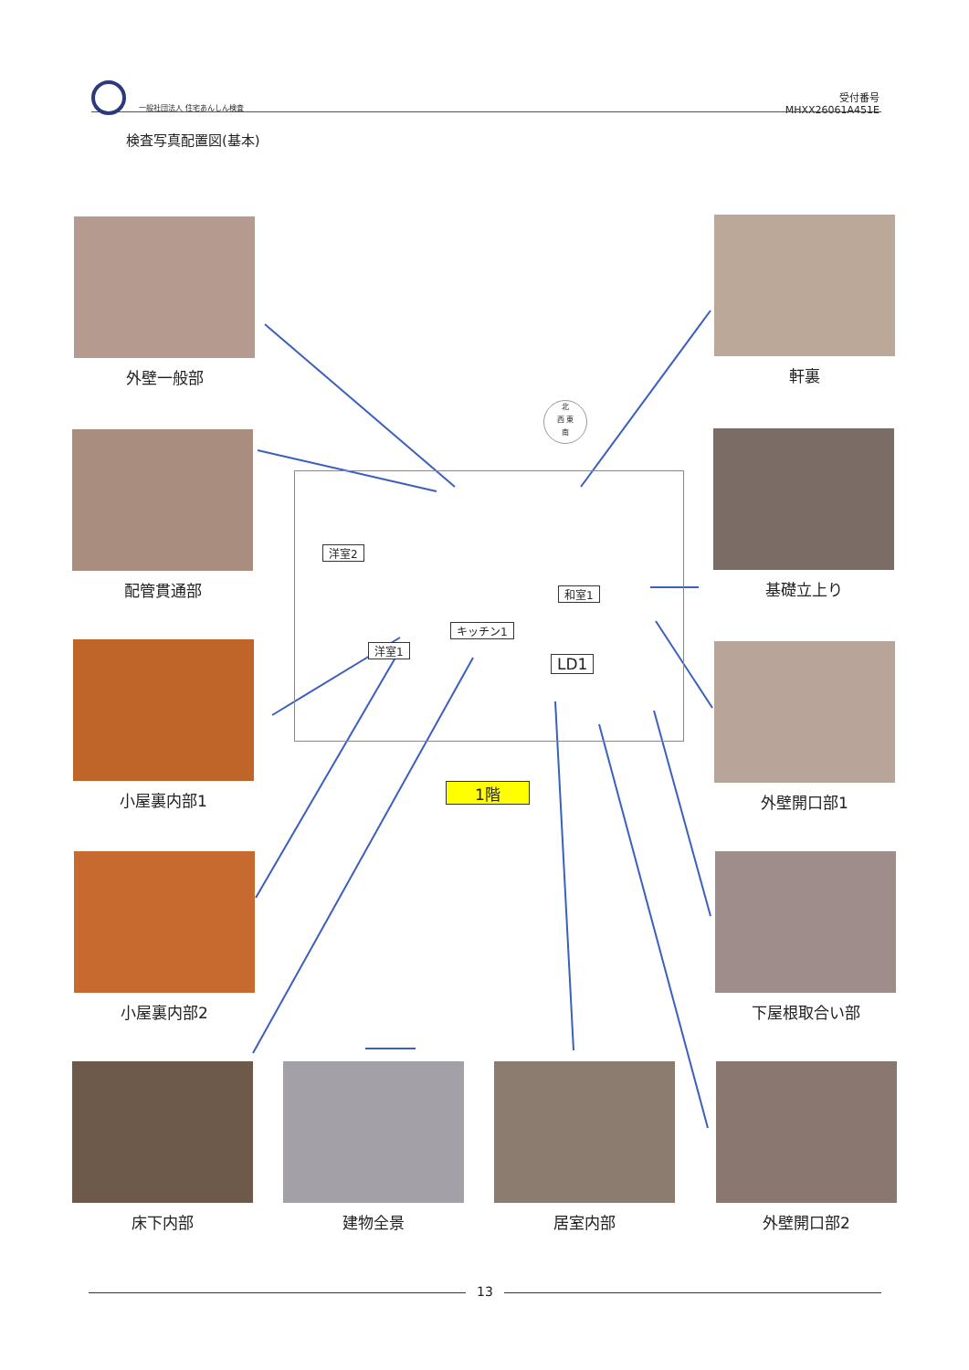一般社団法人 住宅あんしん検査
受付番号
MHXX26061A451E
検査写真配置図(基本)
外壁一般部 軒裏
配管貫通部 基礎立上り
小屋裏内部1 外壁開口部1
小屋裏内部2 下屋根取合い部
床下内部 建物全景 居室内部 外壁開口部2
北
西 東
南
洋室2
和室1
キッチン1
洋室1
LD1
1階
13